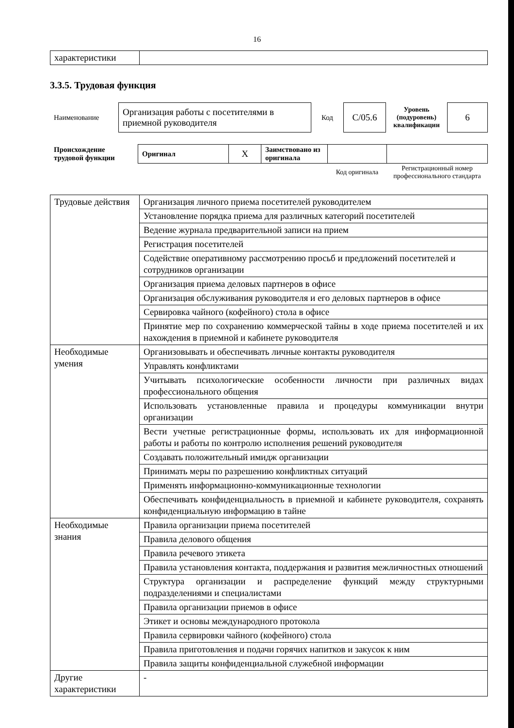16
| характеристики | |
3.3.5. Трудовая функция
| Наименование | Организация работы с посетителями в приемной руководителя | Код | C/05.6 | Уровень (подуровень) квалификации | 6 |
| Происхождение трудовой функции | Оригинал | X | Заимствовано из оригинала | | |
| | | | | Код оригинала | Регистрационный номер профессионального стандарта |
| Трудовые действия | Организация личного приема посетителей руководителем |
| | Установление порядка приема для различных категорий посетителей |
| | Ведение журнала предварительной записи на прием |
| | Регистрация посетителей |
| | Содействие оперативному рассмотрению просьб и предложений посетителей и сотрудников организации |
| | Организация приема деловых партнеров в офисе |
| | Организация обслуживания руководителя и его деловых партнеров в офисе |
| | Сервировка чайного (кофейного) стола в офисе |
| | Принятие мер по сохранению коммерческой тайны в ходе приема посетителей и их нахождения в приемной и кабинете руководителя |
| Необходимые умения | Организовывать и обеспечивать личные контакты руководителя |
| | Управлять конфликтами |
| | Учитывать психологические особенности личности при различных видах профессионального общения |
| | Использовать установленные правила и процедуры коммуникации внутри организации |
| | Вести учетные регистрационные формы, использовать их для информационной работы и работы по контролю исполнения решений руководителя |
| | Создавать положительный имидж организации |
| | Принимать меры по разрешению конфликтных ситуаций |
| | Применять информационно-коммуникационные технологии |
| | Обеспечивать конфиденциальность в приемной и кабинете руководителя, сохранять конфиденциальную информацию в тайне |
| Необходимые знания | Правила организации приема посетителей |
| | Правила делового общения |
| | Правила речевого этикета |
| | Правила установления контакта, поддержания и развития межличностных отношений |
| | Структура организации и распределение функций между структурными подразделениями и специалистами |
| | Правила организации приемов в офисе |
| | Этикет и основы международного протокола |
| | Правила сервировки чайного (кофейного) стола |
| | Правила приготовления и подачи горячих напитков и закусок к ним |
| | Правила защиты конфиденциальной служебной информации |
| Другие характеристики | - |